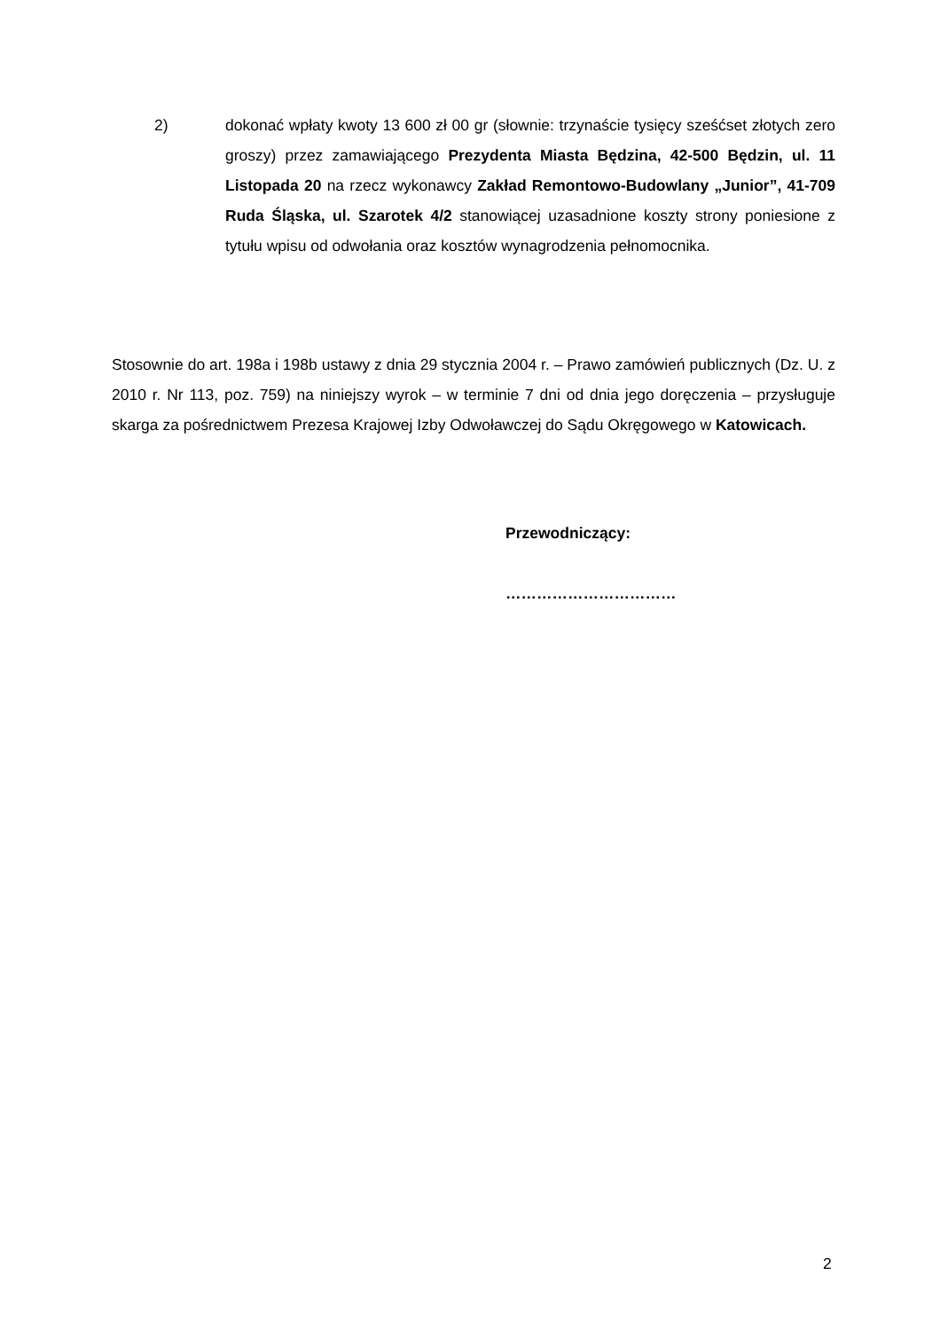2) dokonać wpłaty kwoty 13 600 zł 00 gr (słownie: trzynaście tysięcy sześćset złotych zero groszy) przez zamawiającego Prezydenta Miasta Będzina, 42-500 Będzin, ul. 11 Listopada 20 na rzecz wykonawcy Zakład Remontowo-Budowlany „Junior”, 41-709 Ruda Śląska, ul. Szarotek 4/2 stanowiącej uzasadnione koszty strony poniesione z tytułu wpisu od odwołania oraz kosztów wynagrodzenia pełnomocnika.
Stosownie do art. 198a i 198b ustawy z dnia 29 stycznia 2004 r. – Prawo zamówień publicznych (Dz. U. z 2010 r. Nr 113, poz. 759) na niniejszy wyrok – w terminie 7 dni od dnia jego doręczenia – przysługuje skarga za pośrednictwem Prezesa Krajowej Izby Odwoławczej do Sądu Okręgowego w Katowicach.
Przewodniczący:
……………………………
2